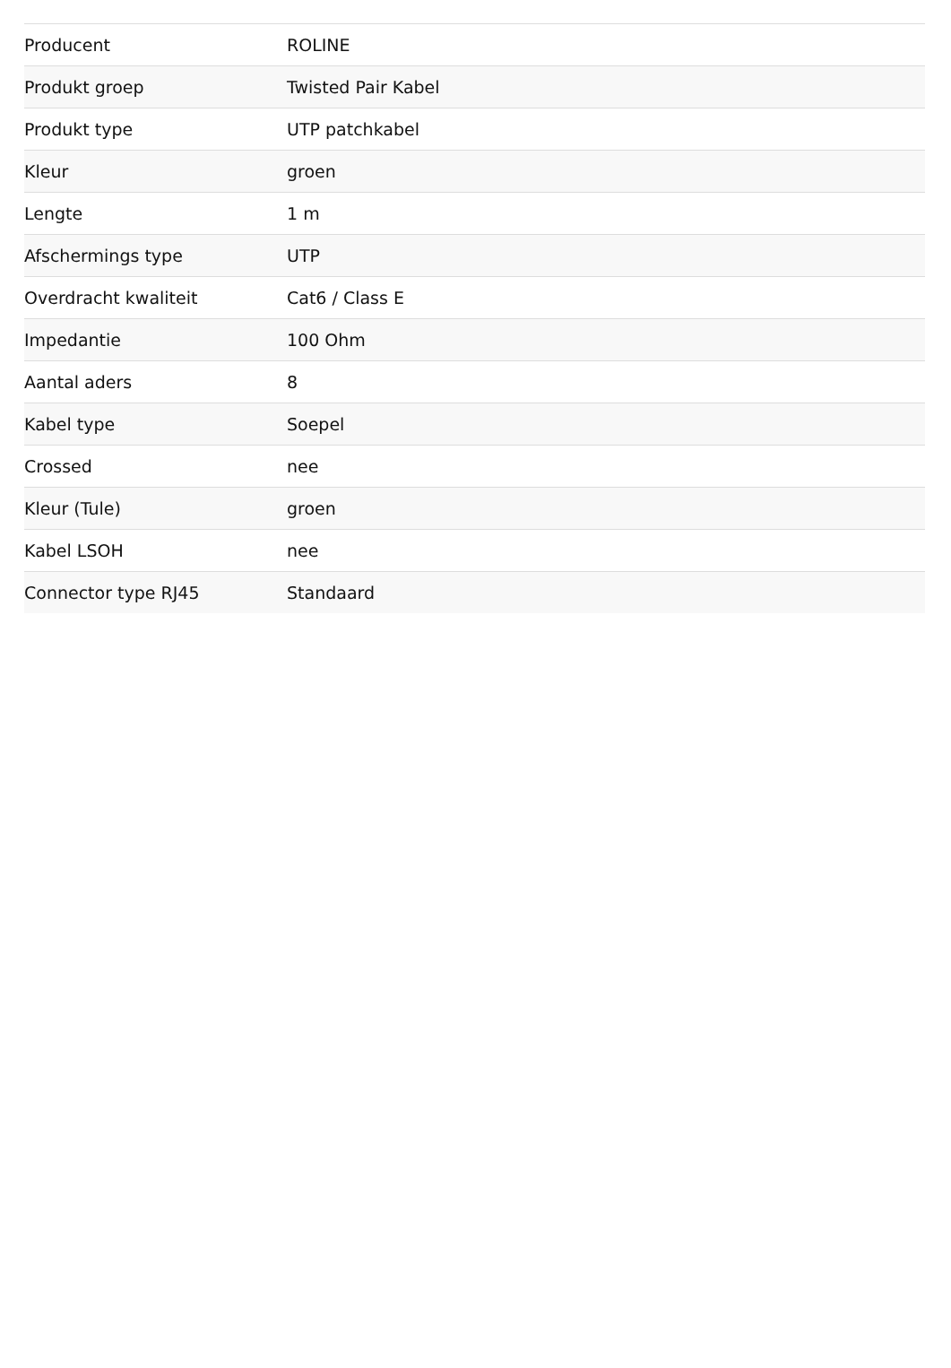| Producent | ROLINE |
| Produkt groep | Twisted Pair Kabel |
| Produkt type | UTP patchkabel |
| Kleur | groen |
| Lengte | 1 m |
| Afschermings type | UTP |
| Overdracht kwaliteit | Cat6 / Class E |
| Impedantie | 100 Ohm |
| Aantal aders | 8 |
| Kabel type | Soepel |
| Crossed | nee |
| Kleur (Tule) | groen |
| Kabel LSOH | nee |
| Connector type RJ45 | Standaard |